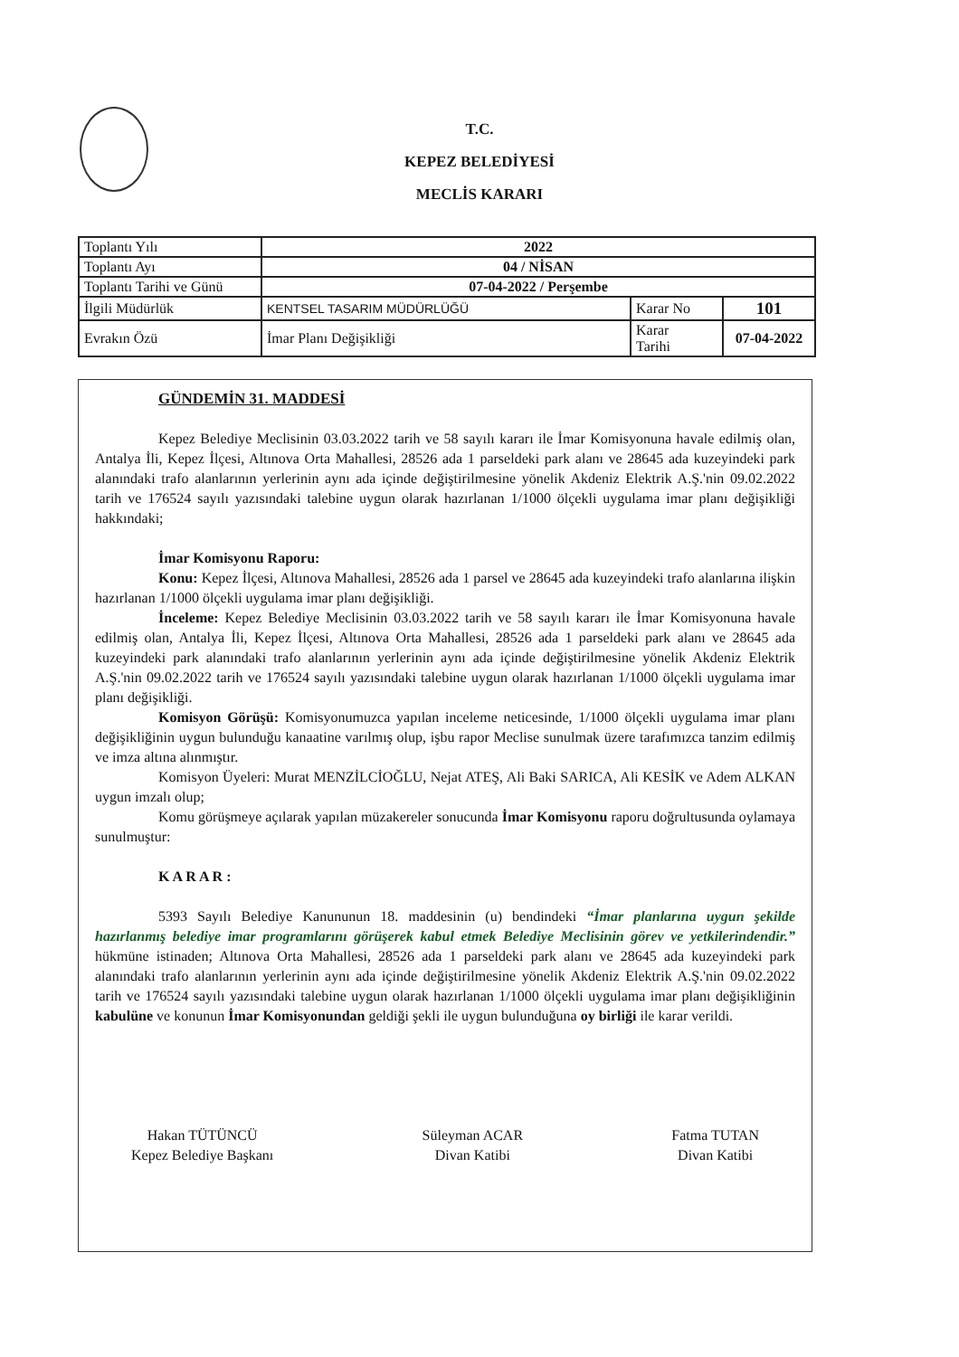T.C.
KEPEZ BELEDİYESİ
MECLİS KARARI
| Toplantı Yılı | 2022 | | |
| Toplantı Ayı | 04 / NİSAN | | |
| Toplantı Tarihi ve Günü | 07-04-2022 / Perşembe | | |
| İlgili Müdürlük | KENTSEL TASARIM MÜDÜRLÜĞÜ | Karar No | 101 |
| Evrakın Özü | İmar Planı Değişikliği | Karar Tarihi | 07-04-2022 |
GÜNDEMİN 31. MADDESİ
Kepez Belediye Meclisinin 03.03.2022 tarih ve 58 sayılı kararı ile İmar Komisyonuna havale edilmiş olan, Antalya İli, Kepez İlçesi, Altınova Orta Mahallesi, 28526 ada 1 parseldeki park alanı ve 28645 ada kuzeyindeki park alanındaki trafo alanlarının yerlerinin aynı ada içinde değiştirilmesine yönelik Akdeniz Elektrik A.Ş.'nin 09.02.2022 tarih ve 176524 sayılı yazısındaki talebine uygun olarak hazırlanan 1/1000 ölçekli uygulama imar planı değişikliği hakkındaki;
İmar Komisyonu Raporu:
Konu: Kepez İlçesi, Altınova Mahallesi, 28526 ada 1 parsel ve 28645 ada kuzeyindeki trafo alanlarına ilişkin hazırlanan 1/1000 ölçekli uygulama imar planı değişikliği.
İnceleme: Kepez Belediye Meclisinin 03.03.2022 tarih ve 58 sayılı kararı ile İmar Komisyonuna havale edilmiş olan, Antalya İli, Kepez İlçesi, Altınova Orta Mahallesi, 28526 ada 1 parseldeki park alanı ve 28645 ada kuzeyindeki park alanındaki trafo alanlarının yerlerinin aynı ada içinde değiştirilmesine yönelik Akdeniz Elektrik A.Ş.'nin 09.02.2022 tarih ve 176524 sayılı yazısındaki talebine uygun olarak hazırlanan 1/1000 ölçekli uygulama imar planı değişikliği.
Komisyon Görüşü: Komisyonumuzca yapılan inceleme neticesinde, 1/1000 ölçekli uygulama imar planı değişikliğinin uygun bulunduğu kanaatine varılmış olup, işbu rapor Meclise sunulmak üzere tarafımızca tanzim edilmiş ve imza altına alınmıştır.
Komisyon Üyeleri: Murat MENZİLCİOĞLU, Nejat ATEŞ, Ali Baki SARICA, Ali KESİK ve Adem ALKAN uygun imzalı olup;
Komu görüşmeye açılarak yapılan müzakereler sonucunda İmar Komisyonu raporu doğrultusunda oylamaya sunulmuştur:
K A R A R :
5393 Sayılı Belediye Kanununun 18. maddesinin (u) bendindeki “İmar planlarına uygun şekilde hazırlanmış belediye imar programlarını görüşerek kabul etmek Belediye Meclisinin görev ve yetkilerindendir.” hükmüne istinaden; Altınova Orta Mahallesi, 28526 ada 1 parseldeki park alanı ve 28645 ada kuzeyindeki park alanındaki trafo alanlarının yerlerinin aynı ada içinde değiştirilmesine yönelik Akdeniz Elektrik A.Ş.'nin 09.02.2022 tarih ve 176524 sayılı yazısındaki talebine uygun olarak hazırlanan 1/1000 ölçekli uygulama imar planı değişikliğinin kabulüne ve konunun İmar Komisyonundan geldiği şekli ile uygun bulunduğuna oy birliği ile karar verildi.
Hakan TÜTÜNCÜ
Kepez Belediye Başkanı
Süleyman ACAR
Divan Katibi
Fatma TUTAN
Divan Katibi